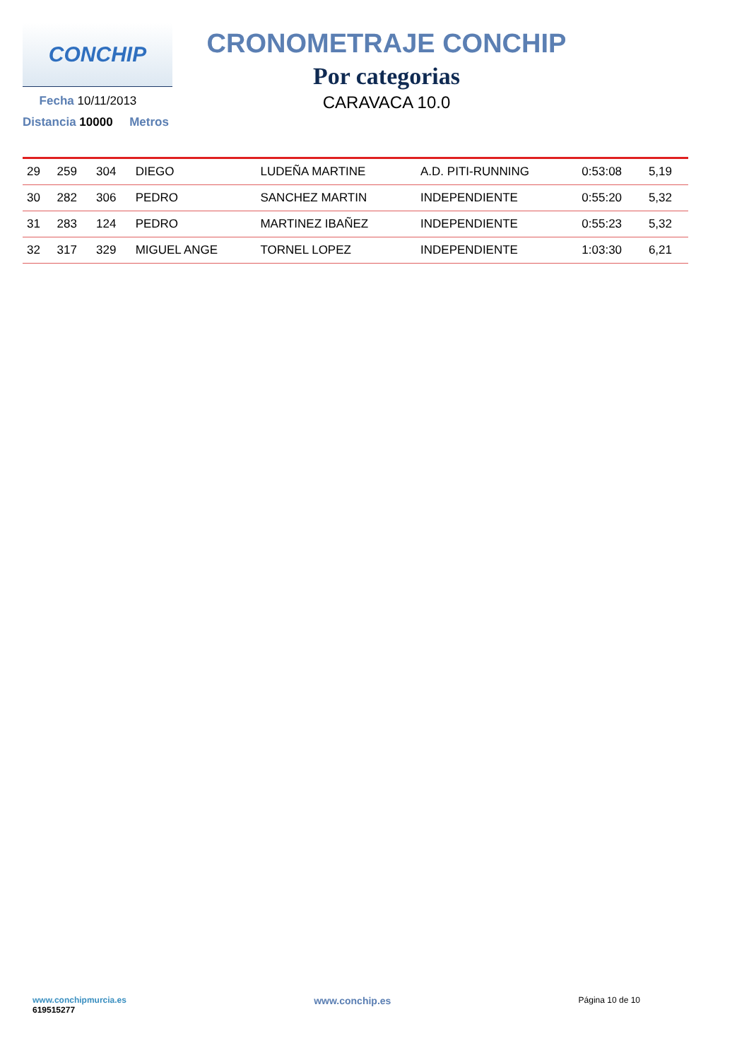CONCHIP
Fecha 10/11/2013
Distancia 10000 Metros
CRONOMETRAJE CONCHIP
Por categorias
CARAVACA 10.0
| 29 | 259 | 304 | DIEGO | LUDEÑA MARTINE | A.D. PITI-RUNNING | 0:53:08 | 5,19 |
| 30 | 282 | 306 | PEDRO | SANCHEZ MARTIN | INDEPENDIENTE | 0:55:20 | 5,32 |
| 31 | 283 | 124 | PEDRO | MARTINEZ IBAÑEZ | INDEPENDIENTE | 0:55:23 | 5,32 |
| 32 | 317 | 329 | MIGUEL ANGE | TORNEL LOPEZ | INDEPENDIENTE | 1:03:30 | 6,21 |
www.conchipmurcia.es
619515277
www.conchip.es
Página 10 de 10